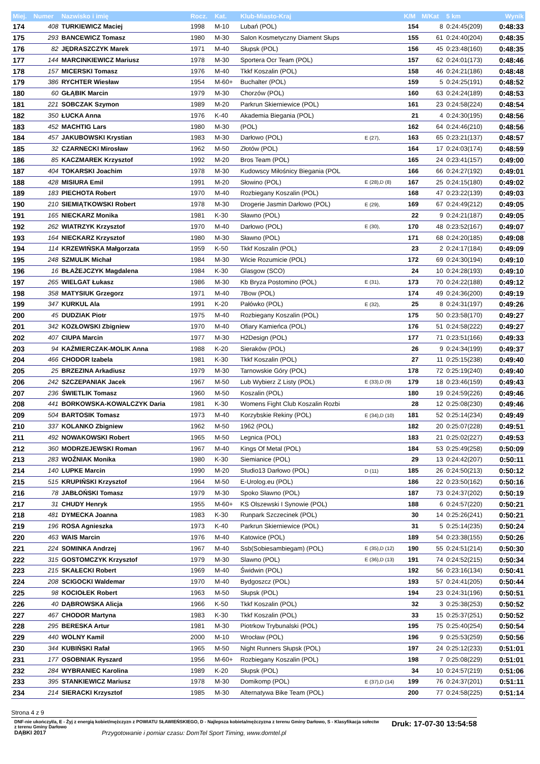| Miej. | Numer | Nazwisko i imię | Rocz. | Kat. | Klub-Miasto-Kraj | | K/M | M/Kat | 5 km | Wynik |
| --- | --- | --- | --- | --- | --- | --- | --- | --- | --- | --- |
| 174 | 408 | TURKIEWICZ Maciej | 1998 | M-10 | Lubań (POL) | | 154 | 8 | 0:24:45(209) | 0:48:33 |
| 175 | 293 | BANCEWICZ Tomasz | 1980 | M-30 | Salon Kosmetyczny Diament Słups | | 155 | 61 | 0:24:40(204) | 0:48:35 |
| 176 | 82 | JĘDRASZCZYK Marek | 1971 | M-40 | Słupsk (POL) | | 156 | 45 | 0:23:48(160) | 0:48:35 |
| 177 | 144 | MARCINKIEWICZ Mariusz | 1978 | M-30 | Sportera Ocr Team (POL) | | 157 | 62 | 0:24:01(173) | 0:48:46 |
| 178 | 157 | MICERSKI Tomasz | 1976 | M-40 | Tkkf Koszalin (POL) | | 158 | 46 | 0:24:21(186) | 0:48:48 |
| 179 | 386 | RYCHTER Wiesław | 1954 | M-60+ | Buchalter (POL) | | 159 | 5 | 0:24:25(191) | 0:48:52 |
| 180 | 60 | GŁĄBIK Marcin | 1979 | M-30 | Chorzów (POL) | | 160 | 63 | 0:24:24(189) | 0:48:53 |
| 181 | 221 | SOBCZAK Szymon | 1989 | M-20 | Parkrun Skierniewice (POL) | | 161 | 23 | 0:24:58(224) | 0:48:54 |
| 182 | 350 | ŁUCKA Anna | 1976 | K-40 | Akademia Biegania (POL) | | 21 | 4 | 0:24:30(195) | 0:48:56 |
| 183 | 452 | MACHTIG Lars | 1980 | M-30 | (POL) | | 162 | 64 | 0:24:46(210) | 0:48:56 |
| 184 | 457 | JAKUBOWSKI Krystian | 1983 | M-30 | Darłowo (POL) | E (27), | 163 | 65 | 0:23:21(137) | 0:48:57 |
| 185 | 32 | CZARNECKI Mirosław | 1962 | M-50 | Złotów (POL) | | 164 | 17 | 0:24:03(174) | 0:48:59 |
| 186 | 85 | KACZMAREK Krzysztof | 1992 | M-20 | Bros Team (POL) | | 165 | 24 | 0:23:41(157) | 0:49:00 |
| 187 | 404 | TOKARSKI Joachim | 1978 | M-30 | Kudowscy Miłośnicy Biegania (POL | | 166 | 66 | 0:24:27(192) | 0:49:01 |
| 188 | 428 | MISIURA Emil | 1991 | M-20 | Słowino (POL) | E (28),D (8) | 167 | 25 | 0:24:15(180) | 0:49:02 |
| 189 | 183 | PIECHOTA Robert | 1970 | M-40 | Rozbiegany Koszalin (POL) | | 168 | 47 | 0:23:22(139) | 0:49:03 |
| 190 | 210 | SIEMIĄTKOWSKI Robert | 1978 | M-30 | Drogerie Jasmin Darłowo (POL) | E (29), | 169 | 67 | 0:24:49(212) | 0:49:05 |
| 191 | 165 | NIECKARZ Monika | 1981 | K-30 | Sławno (POL) | | 22 | 9 | 0:24:21(187) | 0:49:05 |
| 192 | 262 | WIATRZYK Krzysztof | 1970 | M-40 | Darłowo (POL) | E (30), | 170 | 48 | 0:23:52(167) | 0:49:07 |
| 193 | 164 | NIECKARZ Krzysztof | 1980 | M-30 | Sławno (POL) | | 171 | 68 | 0:24:20(185) | 0:49:08 |
| 194 | 114 | KRZEWIŃSKA Małgorzata | 1959 | K-50 | Tkkf Koszalin (POL) | | 23 | 2 | 0:24:17(184) | 0:49:09 |
| 195 | 248 | SZMULIK Michał | 1984 | M-30 | Wicie Rozumicie (POL) | | 172 | 69 | 0:24:30(194) | 0:49:10 |
| 196 | 16 | BŁAŻEJCZYK Magdalena | 1984 | K-30 | Glasgow (SCO) | | 24 | 10 | 0:24:28(193) | 0:49:10 |
| 197 | 265 | WIELGAT Łukasz | 1986 | M-30 | Kb Bryza Postomino (POL) | E (31), | 173 | 70 | 0:24:22(188) | 0:49:12 |
| 198 | 358 | MATYSIUK Grzegorz | 1971 | M-40 | 7Bow (POL) | | 174 | 49 | 0:24:36(200) | 0:49:19 |
| 199 | 347 | KURKUL Ala | 1991 | K-20 | Pałówko (POL) | E (32), | 25 | 8 | 0:24:31(197) | 0:49:26 |
| 200 | 45 | DUDZIAK Piotr | 1975 | M-40 | Rozbiegany Koszalin (POL) | | 175 | 50 | 0:23:58(170) | 0:49:27 |
| 201 | 342 | KOZŁOWSKI Zbigniew | 1970 | M-40 | Ofiary Kamieńca (POL) | | 176 | 51 | 0:24:58(222) | 0:49:27 |
| 202 | 407 | CIUPA Marcin | 1977 | M-30 | H2Design (POL) | | 177 | 71 | 0:23:51(166) | 0:49:33 |
| 203 | 94 | KAŹMIERCZAK-MOLIK Anna | 1988 | K-20 | Sieraków (POL) | | 26 | 9 | 0:24:34(199) | 0:49:37 |
| 204 | 466 | CHODOR Izabela | 1981 | K-30 | Tkkf Koszalin (POL) | | 27 | 11 | 0:25:15(238) | 0:49:40 |
| 205 | 25 | BRZEZINA Arkadiusz | 1979 | M-30 | Tarnowskie Góry (POL) | | 178 | 72 | 0:25:19(240) | 0:49:40 |
| 206 | 242 | SZCZEPANIAK Jacek | 1967 | M-50 | Lub Wybierz Z Listy (POL) | E (33),D (9) | 179 | 18 | 0:23:46(159) | 0:49:43 |
| 207 | 236 | ŚWIETLIK Tomasz | 1960 | M-50 | Koszalin (POL) | | 180 | 19 | 0:24:59(226) | 0:49:46 |
| 208 | 441 | BORKOWSKA-KOWALCZYK Daria | 1981 | K-30 | Womens Fight Club Koszalin Rozbi | | 28 | 12 | 0:25:08(230) | 0:49:46 |
| 209 | 504 | BARTOSIK Tomasz | 1973 | M-40 | Korzybskie Rekiny (POL) | E (34),D (10) | 181 | 52 | 0:25:14(234) | 0:49:49 |
| 210 | 337 | KOLANKO Zbigniew | 1962 | M-50 | 1962 (POL) | | 182 | 20 | 0:25:07(228) | 0:49:51 |
| 211 | 492 | NOWAKOWSKI Robert | 1965 | M-50 | Legnica (POL) | | 183 | 21 | 0:25:02(227) | 0:49:53 |
| 212 | 360 | MODRZEJEWSKI Roman | 1967 | M-40 | Kings Of Metal (POL) | | 184 | 53 | 0:25:49(258) | 0:50:09 |
| 213 | 283 | WOŹNIAK Monika | 1980 | K-30 | Siemianice (POL) | | 29 | 13 | 0:24:42(207) | 0:50:11 |
| 214 | 140 | LUPKE Marcin | 1990 | M-20 | Studio13 Darłowo (POL) | D (11) | 185 | 26 | 0:24:50(213) | 0:50:12 |
| 215 | 515 | KRUPIŃSKI Krzysztof | 1964 | M-50 | E-Urolog.eu (POL) | | 186 | 22 | 0:23:50(162) | 0:50:16 |
| 216 | 78 | JABŁOŃSKI Tomasz | 1979 | M-30 | Spoko Sławno (POL) | | 187 | 73 | 0:24:37(202) | 0:50:19 |
| 217 | 31 | CHUDY Henryk | 1955 | M-60+ | KS Olszewski I Synowie (POL) | | 188 | 6 | 0:24:57(220) | 0:50:21 |
| 218 | 481 | DYMECKA Joanna | 1983 | K-30 | Runpark Szczecinek (POL) | | 30 | 14 | 0:25:26(241) | 0:50:21 |
| 219 | 196 | ROSA Agnieszka | 1973 | K-40 | Parkrun Skierniewice (POL) | | 31 | 5 | 0:25:14(235) | 0:50:24 |
| 220 | 463 | WAIS Marcin | 1976 | M-40 | Katowice (POL) | | 189 | 54 | 0:23:38(155) | 0:50:26 |
| 221 | 224 | SOMINKA Andrzej | 1967 | M-40 | Ssb(Sobiesambiegam) (POL) | E (35),D (12) | 190 | 55 | 0:24:51(214) | 0:50:30 |
| 222 | 315 | GOSTOMCZYK Krzysztof | 1979 | M-30 | Slawno (POL) | E (36),D (13) | 191 | 74 | 0:24:52(215) | 0:50:34 |
| 223 | 215 | SKAŁECKI Robert | 1969 | M-40 | Świdwin (POL) | | 192 | 56 | 0:23:16(134) | 0:50:41 |
| 224 | 208 | SCIGOCKI Waldemar | 1970 | M-40 | Bydgoszcz (POL) | | 193 | 57 | 0:24:41(205) | 0:50:44 |
| 225 | 98 | KOCIOŁEK Robert | 1963 | M-50 | Słupsk (POL) | | 194 | 23 | 0:24:31(196) | 0:50:51 |
| 226 | 40 | DĄBROWSKA Alicja | 1966 | K-50 | Tkkf Koszalin (POL) | | 32 | 3 | 0:25:38(253) | 0:50:52 |
| 227 | 467 | CHODOR Martyna | 1983 | K-30 | Tkkf Koszalin (POL) | | 33 | 15 | 0:25:37(251) | 0:50:52 |
| 228 | 295 | BERESKA Artur | 1981 | M-30 | Piotrkow Trybunalski (POL) | | 195 | 75 | 0:25:40(254) | 0:50:54 |
| 229 | 440 | WOLNY Kamil | 2000 | M-10 | Wrocław (POL) | | 196 | 9 | 0:25:53(259) | 0:50:56 |
| 230 | 344 | KUBIŃSKI Rafał | 1965 | M-50 | Night Runners Słupsk (POL) | | 197 | 24 | 0:25:12(233) | 0:51:01 |
| 231 | 177 | OSOBNIAK Ryszard | 1956 | M-60+ | Rozbiegany Koszalin (POL) | | 198 | 7 | 0:25:08(229) | 0:51:01 |
| 232 | 284 | WYBRANIEC Karolina | 1989 | K-20 | Słupsk (POL) | | 34 | 10 | 0:24:57(219) | 0:51:06 |
| 233 | 395 | STANKIEWICZ Mariusz | 1978 | M-30 | Domikomp (POL) | E (37),D (14) | 199 | 76 | 0:24:37(201) | 0:51:11 |
| 234 | 214 | SIERACKI Krzysztof | 1985 | M-30 | Alternatywa Bike Team (POL) | | 200 | 77 | 0:24:58(225) | 0:51:14 |
Strona 4 z 9
DNF-nie ukończył/a, E - Żyj z energią kobiet/mężczyzn z POWIATU SŁAWIEŃSKIEGO, D - Najlepsza kobieta/mężczyzna z terenu Gminy Darłowo, S - Klasyfikacja sołectw z terenu Gminy Darłowo
Druk: 17-07-30 13:54:58
DĄBKI 2017 Przygotowanie i pomiar czasu: DomTel Sport Timing, www.domtel.pl